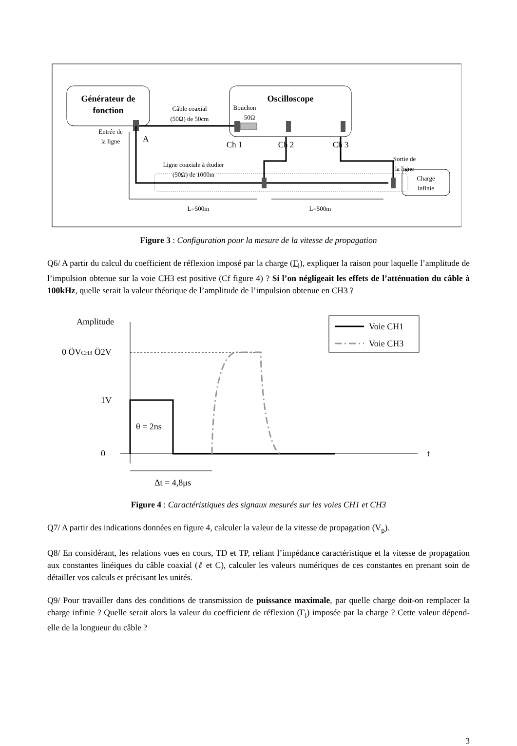Générateur de
fonction
Oscilloscope
Bouchon
50Ω
Câble coaxial
(50Ω) de 50cm
Entrée de
la ligne
A
Ch 1
Ch 2
Ch 3
Ligne coaxiale à étudier
(50Ω) de 1000m
Sortie de
la ligne
Charge
infinie
L=500m
L=500m
Figure 3 : Configuration pour la mesure de la vitesse de propagation
Q6/ A partir du calcul du coefficient de réflexion imposé par la charge (Γ<sub>l</sub>), expliquer la raison pour laquelle l’amplitude de l’impulsion obtenue sur la voie CH3 est positive (Cf figure 4) ? Si l’on négligeait les effets de l’atténuation du câble à 100kHz, quelle serait la valeur théorique de l’amplitude de l’impulsion obtenue en CH3 ?
Amplitude
0 ÖVCH3 Ö2V
1V
0
t
θ = 2ns
Δt = 4,8μs
Voie CH1
Voie CH3
Figure 4 : Caractéristiques des signaux mesurés sur les voies CH1 et CH3
Q7/ A partir des indications données en figure 4, calculer la valeur de la vitesse de propagation (V<sub>p</sub>).
Q8/ En considérant, les relations vues en cours, TD et TP, reliant l’impédance caractéristique et la vitesse de propagation aux constantes linéiques du câble coaxial (ℓ et C), calculer les valeurs numériques de ces constantes en prenant soin de détailler vos calculs et précisant les unités.
Q9/ Pour travailler dans des conditions de transmission de puissance maximale, par quelle charge doit-on remplacer la charge infinie ? Quelle serait alors la valeur du coefficient de réflexion (Γ<sub>l</sub>) imposée par la charge ? Cette valeur dépend-elle de la longueur du câble ?
3